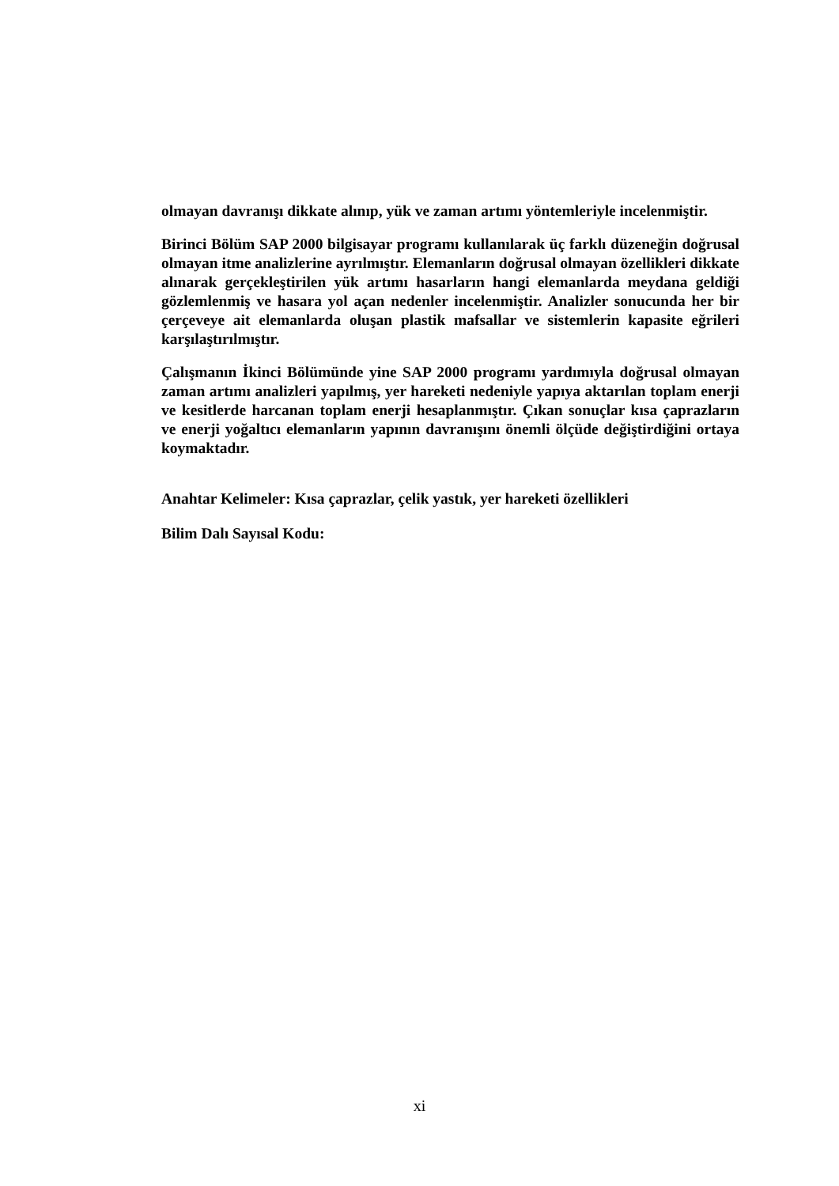olmayan davranışı dikkate alınıp, yük ve zaman artımı yöntemleriyle incelenmiştir.
Birinci Bölüm SAP 2000 bilgisayar programı kullanılarak üç farklı düzeneğin doğrusal olmayan itme analizlerine ayrılmıştır. Elemanların doğrusal olmayan özellikleri dikkate alınarak gerçekleştirilen yük artımı hasarların hangi elemanlarda meydana geldiği gözlemlenmiş ve hasara yol açan nedenler incelenmiştir. Analizler sonucunda her bir çerçeveye ait elemanlarda oluşan plastik mafsallar ve sistemlerin kapasite eğrileri karşılaştırılmıştır.
Çalışmanın İkinci Bölümünde yine SAP 2000 programı yardımıyla doğrusal olmayan zaman artımı analizleri yapılmış, yer hareketi nedeniyle yapıya aktarılan toplam enerji ve kesitlerde harcanan toplam enerji hesaplanmıştır. Çıkan sonuçlar kısa çaprazların ve enerji yoğaltıcı elemanların yapının davranışını önemli ölçüde değiştirdiğini ortaya koymaktadır.
Anahtar Kelimeler: Kısa çaprazlar, çelik yastık, yer hareketi özellikleri
Bilim Dalı Sayısal Kodu:
xi